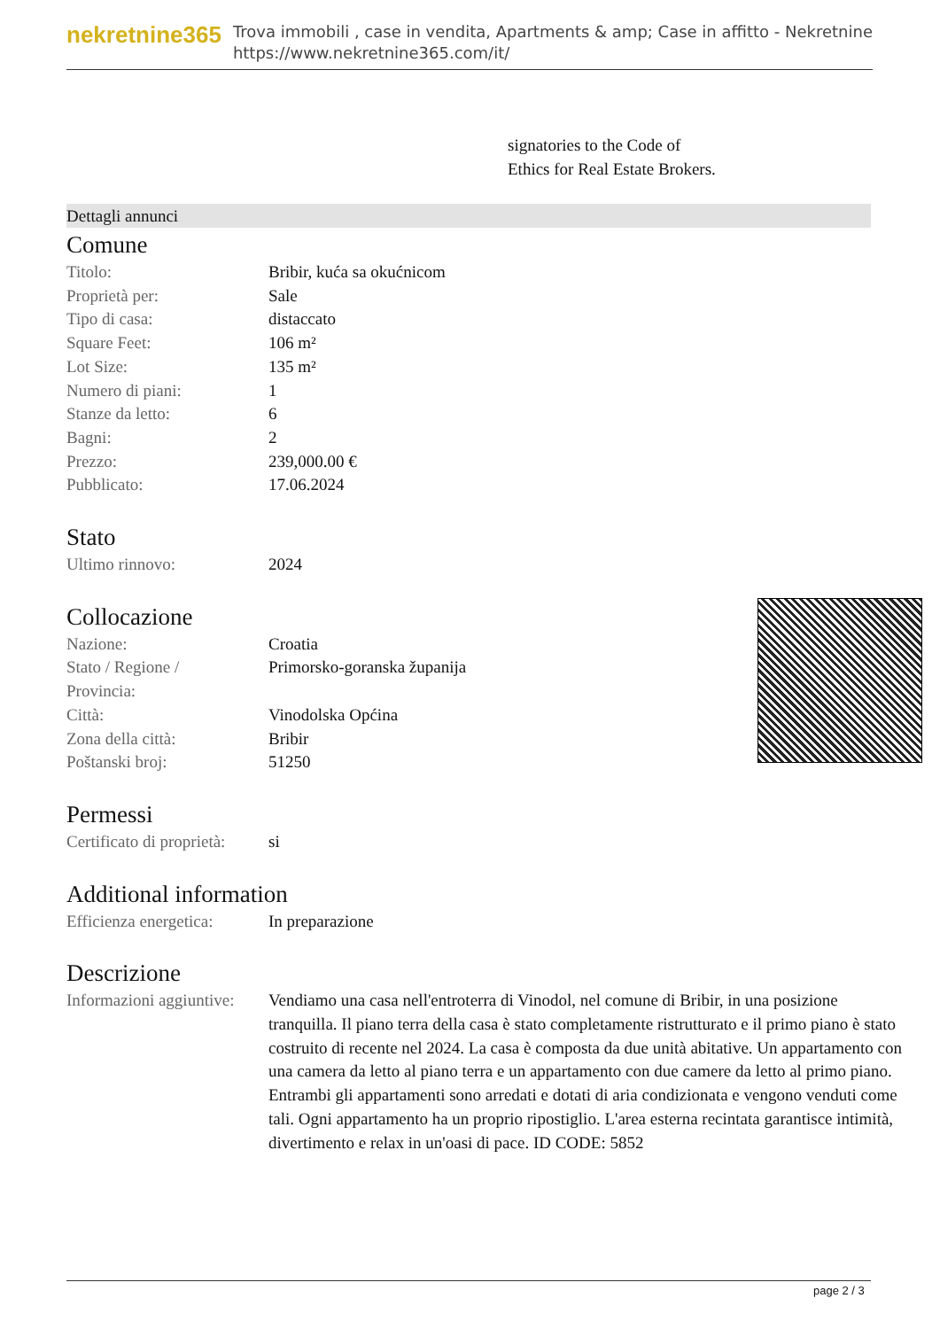nekretnine365
Trova immobili , case in vendita, Apartments & amp; Case in affitto - Nekretnine
https://www.nekretnine365.com/it/
signatories to the Code of
Ethics for Real Estate Brokers.
Dettagli annunci
Comune
| Titolo: | Bribir, kuća sa okućnicom |
| Proprietà per: | Sale |
| Tipo di casa: | distaccato |
| Square Feet: | 106 m² |
| Lot Size: | 135 m² |
| Numero di piani: | 1 |
| Stanze da letto: | 6 |
| Bagni: | 2 |
| Prezzo: | 239,000.00 € |
| Pubblicato: | 17.06.2024 |
Stato
| Ultimo rinnovo: | 2024 |
Collocazione
| Nazione: | Croatia |
| Stato / Regione / Provincia: | Primorsko-goranska županija |
| Città: | Vinodolska Općina |
| Zona della città: | Bribir |
| Poštanski broj: | 51250 |
Permessi
| Certificato di proprietà: | si |
Additional information
| Efficienza energetica: | In preparazione |
Descrizione
| Informazioni aggiuntive: | Vendiamo una casa nell'entroterra di Vinodol, nel comune di Bribir, in una posizione tranquilla. Il piano terra della casa è stato completamente ristrutturato e il primo piano è stato costruito di recente nel 2024. La casa è composta da due unità abitative. Un appartamento con una camera da letto al piano terra e un appartamento con due camere da letto al primo piano. Entrambi gli appartamenti sono arredati e dotati di aria condizionata e vengono venduti come tali. Ogni appartamento ha un proprio ripostiglio. L'area esterna recintata garantisce intimità, divertimento e relax in un'oasi di pace. ID CODE: 5852 |
page 2 / 3